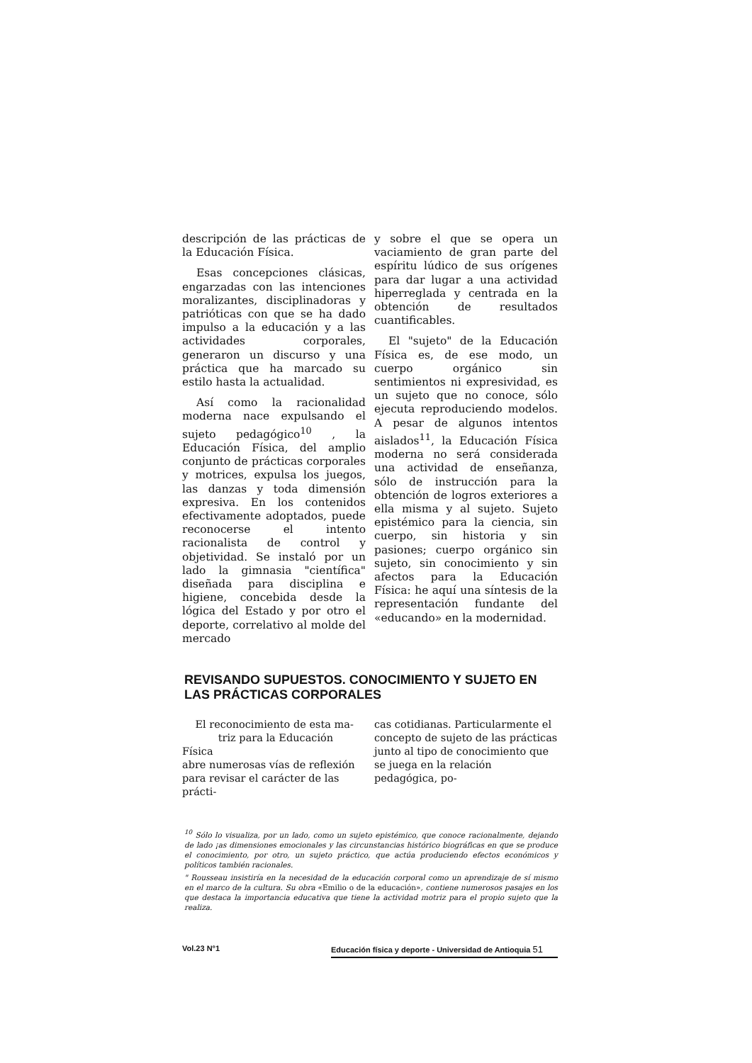descripción de las prácticas de la Educación Física.
Esas concepciones clásicas, engarzadas con las intenciones moralizantes, disciplinadoras y patrióticas con que se ha dado impulso a la educación y a las actividades corporales, generaron un discurso y una práctica que ha marcado su estilo hasta la actualidad.
Así como la racionalidad moderna nace expulsando el sujeto pedagógico<sup>10</sup> , la Educación Física, del amplio conjunto de prácticas corporales y motrices, expulsa los juegos, las danzas y toda dimensión expresiva. En los contenidos efectivamente adoptados, puede reconocerse el intento racionalista de control y objetividad. Se instaló por un lado la gimnasia "científica" diseñada para disciplina e higiene, concebida desde la lógica del Estado y por otro el deporte, correlativo al molde del mercado
y sobre el que se opera un vaciamiento de gran parte del espíritu lúdico de sus orígenes para dar lugar a una actividad hiperreglada y centrada en la obtención de resultados cuantificables.
El "sujeto" de la Educación Física es, de ese modo, un cuerpo orgánico sin sentimientos ni expresividad, es un sujeto que no conoce, sólo ejecuta reproduciendo modelos. A pesar de algunos intentos aislados<sup>11</sup>, la Educación Física moderna no será considerada una actividad de enseñanza, sólo de instrucción para la obtención de logros exteriores a ella misma y al sujeto. Sujeto epistémico para la ciencia, sin cuerpo, sin historia y sin pasiones; cuerpo orgánico sin sujeto, sin conocimiento y sin afectos para la Educación Física: he aquí una síntesis de la representación fundante del «educando» en la modernidad.
REVISANDO SUPUESTOS. CONOCIMIENTO Y SUJETO EN LAS PRÁCTICAS CORPORALES
El reconocimiento de esta ma-
triz para la Educación Física
abre numerosas vías de reflexión
para revisar el carácter de las prácti-
cas cotidianas. Particularmente el concepto de sujeto de las prácticas junto al tipo de conocimiento que se juega en la relación pedagógica, po-
<sup>10</sup> Sólo lo visualiza, por un lado, como un sujeto epistémico, que conoce racionalmente, dejando de lado ¡as dimensiones emocionales y las circunstancias histórico biográficas en que se produce el conocimiento, por otro, un sujeto práctico, que actúa produciendo efectos económicos y políticos también racionales.
" Rousseau insistiría en la necesidad de la educación corporal como un aprendizaje de sí mismo en el marco de la cultura. Su obra «Emilio o de la educación», contiene numerosos pasajes en los que destaca la importancia educativa que tiene la actividad motriz para el propio sujeto que la realiza.
Vol.23 N°1 Educación física y deporte - Universidad de Antioquia 51